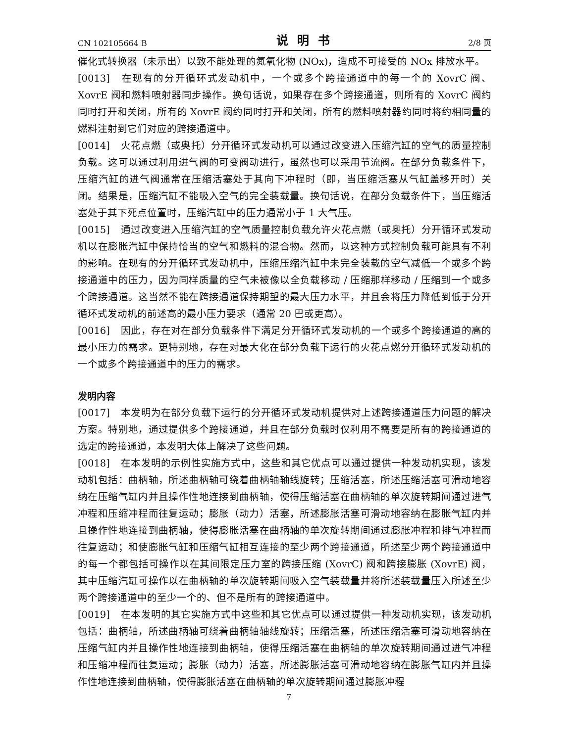CN 102105664 B 说明书 2/8 页
催化式转换器（未示出）以致不能处理的氮氧化物 (NOx)，造成不可接受的 NOx 排放水平。
[0013] 在现有的分开循环式发动机中，一个或多个跨接通道中的每一个的 XovrC 阀、XovrE 阀和燃料喷射器同步操作。换句话说，如果存在多个跨接通道，则所有的 XovrC 阀约同时打开和关闭，所有的 XovrE 阀约同时打开和关闭，所有的燃料喷射器约同时将约相同量的燃料注射到它们对应的跨接通道中。
[0014] 火花点燃（或奥托）分开循环式发动机可以通过改变进入压缩汽缸的空气的质量控制负载。这可以通过利用进气阀的可变阀动进行，虽然也可以采用节流阀。在部分负载条件下，压缩汽缸的进气阀通常在压缩活塞处于其向下冲程时（即，当压缩活塞从气缸盖移开时）关闭。结果是，压缩汽缸不能吸入空气的完全装载量。换句话说，在部分负载条件下，当压缩活塞处于其下死点位置时，压缩汽缸中的压力通常小于 1 大气压。
[0015] 通过改变进入压缩汽缸的空气质量控制负载允许火花点燃（或奥托）分开循环式发动机以在膨胀汽缸中保持恰当的空气和燃料的混合物。然而，以这种方式控制负载可能具有不利的影响。在现有的分开循环式发动机中，压缩压缩汽缸中未完全装载的空气减低一个或多个跨接通道中的压力，因为同样质量的空气未被像以全负载移动 / 压缩那样移动 / 压缩到一个或多个跨接通道。这当然不能在跨接通道保持期望的最大压力水平，并且会将压力降低到低于分开循环式发动机的前述高的最小压力要求（通常 20 巴或更高）。
[0016] 因此，存在对在部分负载条件下满足分开循环式发动机的一个或多个跨接通道的高的最小压力的需求。更特别地，存在对最大化在部分负载下运行的火花点燃分开循环式发动机的一个或多个跨接通道中的压力的需求。
发明内容
[0017] 本发明为在部分负载下运行的分开循环式发动机提供对上述跨接通道压力问题的解决方案。特别地，通过提供多个跨接通道，并且在部分负载时仅利用不需要是所有的跨接通道的选定的跨接通道，本发明大体上解决了这些问题。
[0018] 在本发明的示例性实施方式中，这些和其它优点可以通过提供一种发动机实现，该发动机包括：曲柄轴，所述曲柄轴可绕着曲柄轴轴线旋转；压缩活塞，所述压缩活塞可滑动地容纳在压缩气缸内并且操作性地连接到曲柄轴，使得压缩活塞在曲柄轴的单次旋转期间通过进气冲程和压缩冲程而往复运动；膨胀（动力）活塞，所述膨胀活塞可滑动地容纳在膨胀气缸内并且操作性地连接到曲柄轴，使得膨胀活塞在曲柄轴的单次旋转期间通过膨胀冲程和排气冲程而往复运动；和使膨胀气缸和压缩气缸相互连接的至少两个跨接通道，所述至少两个跨接通道中的每一个都包括可操作以在其间限定压力室的跨接压缩 (XovrC) 阀和跨接膨胀 (XovrE) 阀，其中压缩汽缸可操作以在曲柄轴的单次旋转期间吸入空气装载量并将所述装载量压入所述至少两个跨接通道中的至少一个的、但不是所有的跨接通道中。
[0019] 在本发明的其它实施方式中这些和其它优点可以通过提供一种发动机实现，该发动机包括：曲柄轴，所述曲柄轴可绕着曲柄轴轴线旋转；压缩活塞，所述压缩活塞可滑动地容纳在压缩气缸内并且操作性地连接到曲柄轴，使得压缩活塞在曲柄轴的单次旋转期间通过进气冲程和压缩冲程而往复运动；膨胀（动力）活塞，所述膨胀活塞可滑动地容纳在膨胀气缸内并且操作性地连接到曲柄轴，使得膨胀活塞在曲柄轴的单次旋转期间通过膨胀冲程
7